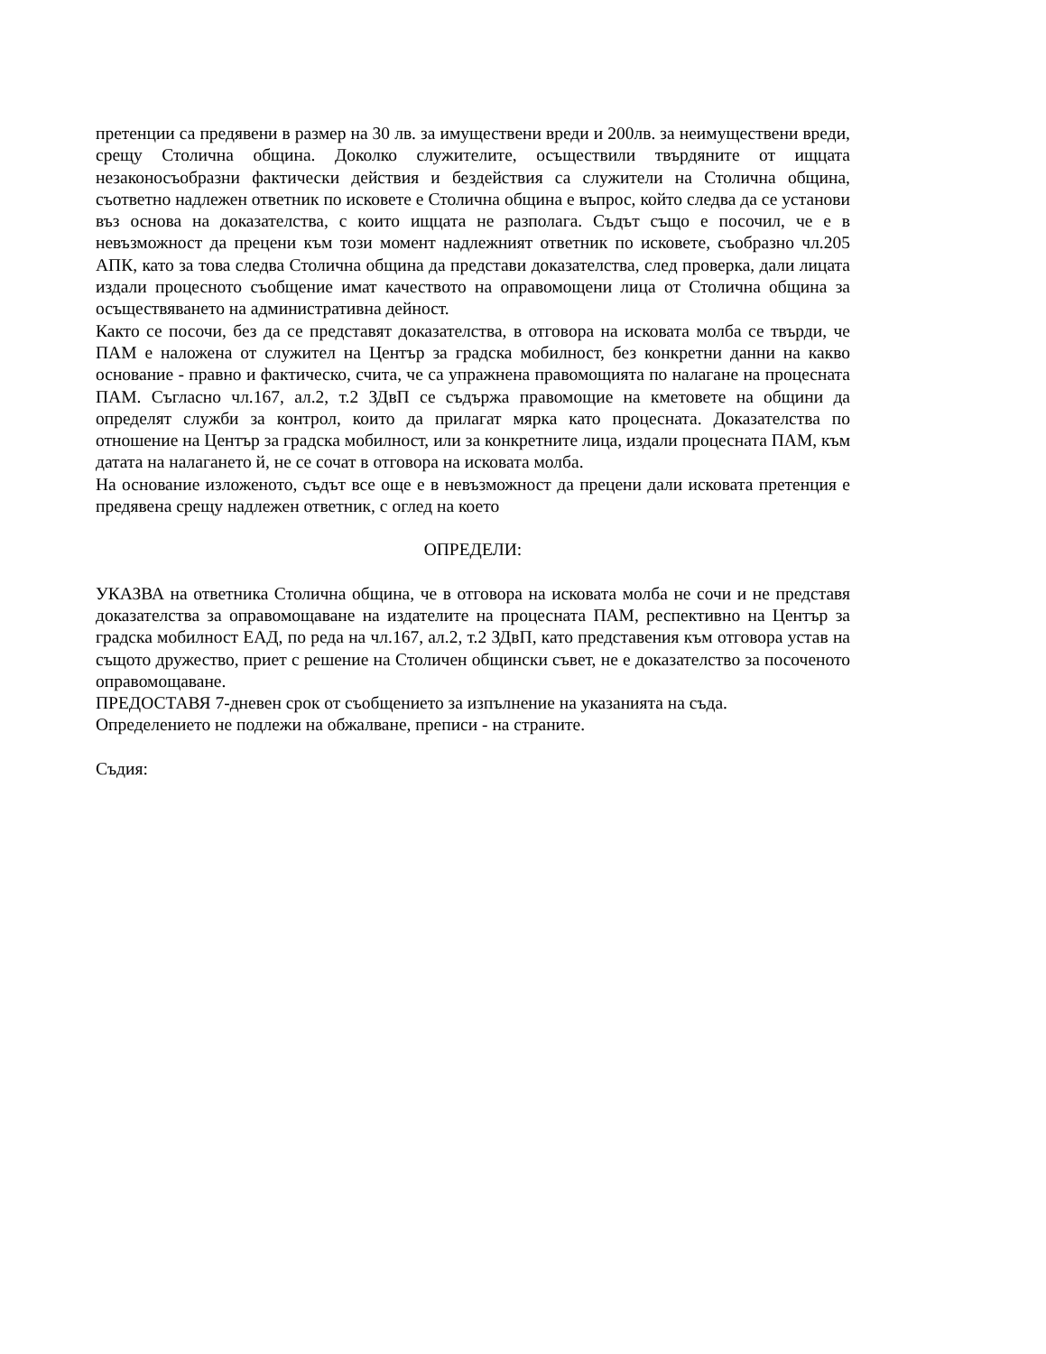претенции са предявени в размер на 30 лв. за имуществени вреди и 200лв. за неимуществени вреди, срещу Столична община. Доколко служителите, осъществили твърдяните от ищцата незаконосъобразни фактически действия и бездействия са служители на Столична община, съответно надлежен ответник по исковете е Столична община е въпрос, който следва да се установи въз основа на доказателства, с които ищцата не разполага. Съдът също е посочил, че е в невъзможност да прецени към този момент надлежният ответник по исковете, съобразно чл.205 АПК, като за това следва Столична община да представи доказателства, след проверка, дали лицата издали процесното съобщение имат качеството на оправомощени лица от Столична община за осъществяването на административна дейност.
Както се посочи, без да се представят доказателства, в отговора на исковата молба се твърди, че ПАМ е наложена от служител на Център за градска мобилност, без конкретни данни на какво основание - правно и фактическо, счита, че са упражнена правомощията по налагане на процесната ПАМ. Съгласно чл.167, ал.2, т.2 ЗДвП се съдържа правомощие на кметовете на общини да определят служби за контрол, които да прилагат мярка като процесната. Доказателства по отношение на Център за градска мобилност, или за конкретните лица, издали процесната ПАМ, към датата на налагането й, не се сочат в отговора на исковата молба.
На основание изложеното, съдът все още е в невъзможност да прецени дали исковата претенция е предявена срещу надлежен ответник, с оглед на което
ОПРЕДЕЛИ:
УКАЗВА на ответника Столична община, че в отговора на исковата молба не сочи и не представя доказателства за оправомощаване на издателите на процесната ПАМ, респективно на Център за градска мобилност ЕАД, по реда на чл.167, ал.2, т.2 ЗДвП, като представения към отговора устав на същото дружество, приет с решение на Столичен общински съвет, не е доказателство за посоченото оправомощаване.
ПРЕДОСТАВЯ 7-дневен срок от съобщението за изпълнение на указанията на съда.
Определението не подлежи на обжалване, преписи - на страните.
Съдия: